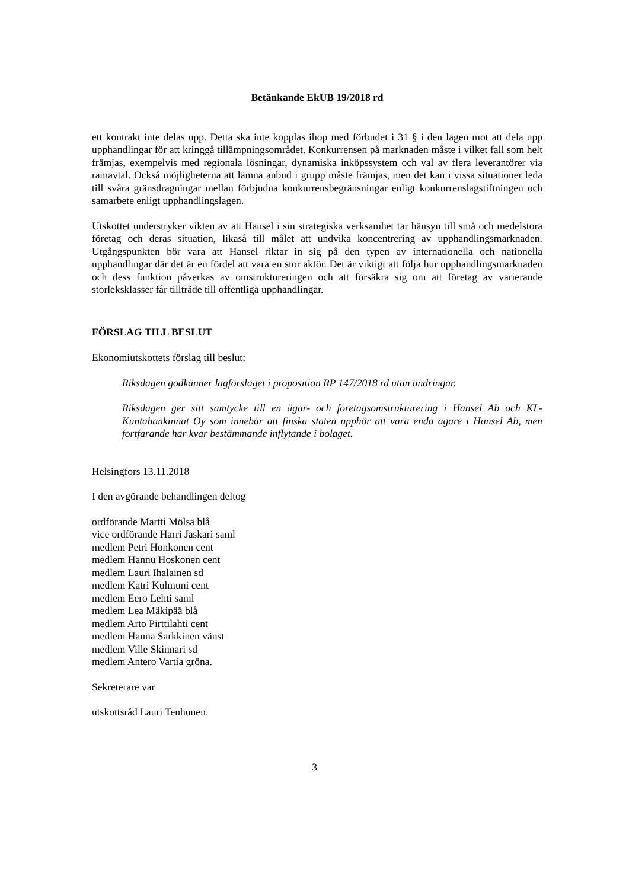Betänkande EkUB 19/2018 rd
ett kontrakt inte delas upp. Detta ska inte kopplas ihop med förbudet i 31 § i den lagen mot att dela upp upphandlingar för att kringgå tillämpningsområdet. Konkurrensen på marknaden måste i vilket fall som helt främjas, exempelvis med regionala lösningar, dynamiska inköpssystem och val av flera leverantörer via ramavtal. Också möjligheterna att lämna anbud i grupp måste främjas, men det kan i vissa situationer leda till svåra gränsdragningar mellan förbjudna konkurrensbegränsningar enligt konkurrenslagstiftningen och samarbete enligt upphandlingslagen.
Utskottet understryker vikten av att Hansel i sin strategiska verksamhet tar hänsyn till små och medelstora företag och deras situation, likaså till målet att undvika koncentrering av upphandlingsmarknaden. Utgångspunkten bör vara att Hansel riktar in sig på den typen av internationella och nationella upphandlingar där det är en fördel att vara en stor aktör. Det är viktigt att följa hur upphandlingsmarknaden och dess funktion påverkas av omstruktureringen och att försäkra sig om att företag av varierande storleksklasser får tillträde till offentliga upphandlingar.
FÖRSLAG TILL BESLUT
Ekonomiutskottets förslag till beslut:
Riksdagen godkänner lagförslaget i proposition RP 147/2018 rd utan ändringar.
Riksdagen ger sitt samtycke till en ägar- och företagsomstrukturering i Hansel Ab och KL-Kuntahankinnat Oy som innebär att finska staten upphör att vara enda ägare i Hansel Ab, men fortfarande har kvar bestämmande inflytande i bolaget.
Helsingfors 13.11.2018
I den avgörande behandlingen deltog
ordförande Martti Mölsä blå
vice ordförande Harri Jaskari saml
medlem Petri Honkonen cent
medlem Hannu Hoskonen cent
medlem Lauri Ihalainen sd
medlem Katri Kulmuni cent
medlem Eero Lehti saml
medlem Lea Mäkipää blå
medlem Arto Pirttilahti cent
medlem Hanna Sarkkinen vänst
medlem Ville Skinnari sd
medlem Antero Vartia gröna.
Sekreterare var
utskottsråd Lauri Tenhunen.
3